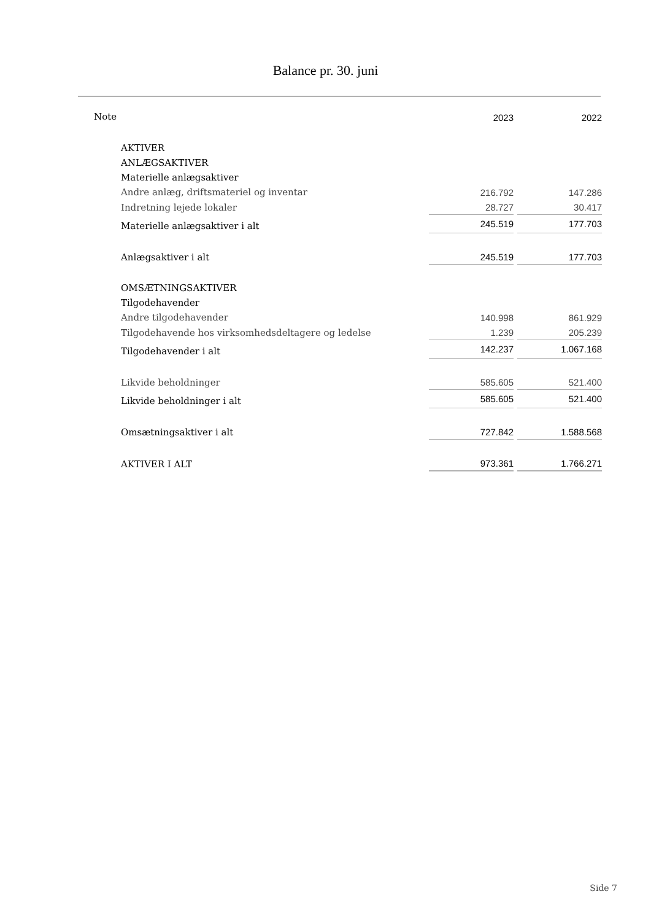Balance pr. 30. juni
| Note | | 2023 | 2022 |
| | AKTIVER | | |
| | ANLÆGSAKTIVER | | |
| | Materielle anlægsaktiver | | |
| | Andre anlæg, driftsmateriel og inventar | 216.792 | 147.286 |
| | Indretning lejede lokaler | 28.727 | 30.417 |
| | Materielle anlægsaktiver i alt | 245.519 | 177.703 |
| | Anlægsaktiver i alt | 245.519 | 177.703 |
| | OMSÆTNINGSAKTIVER | | |
| | Tilgodehavender | | |
| | Andre tilgodehavender | 140.998 | 861.929 |
| | Tilgodehavende hos virksomhedsdeltagere og ledelse | 1.239 | 205.239 |
| | Tilgodehavender i alt | 142.237 | 1.067.168 |
| | Likvide beholdninger | 585.605 | 521.400 |
| | Likvide beholdninger i alt | 585.605 | 521.400 |
| | Omsætningsaktiver i alt | 727.842 | 1.588.568 |
| | AKTIVER I ALT | 973.361 | 1.766.271 |
Side 7